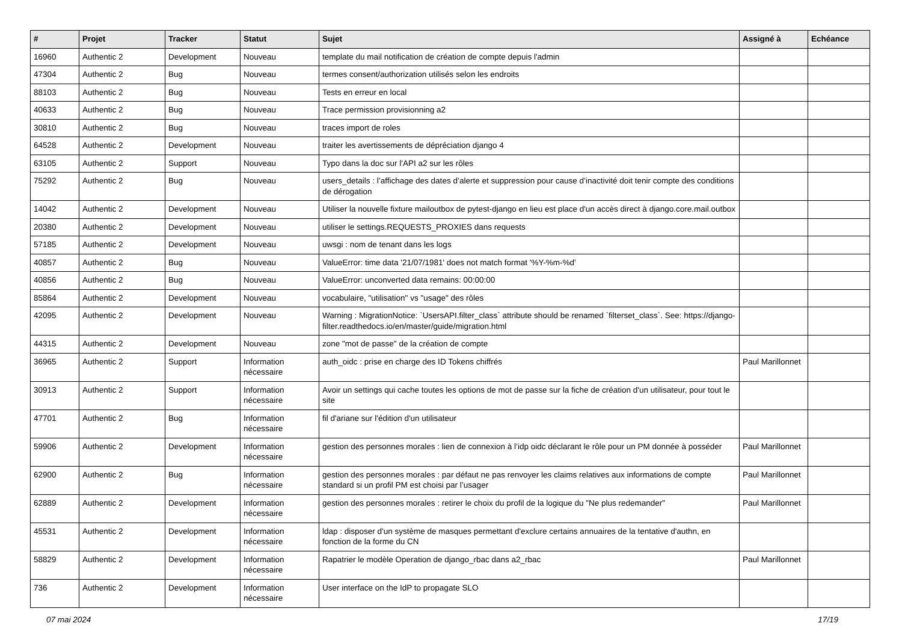| # | Projet | Tracker | Statut | Sujet | Assigné à | Echéance |
| --- | --- | --- | --- | --- | --- | --- |
| 16960 | Authentic 2 | Development | Nouveau | template du mail notification de création de compte depuis l'admin | | |
| 47304 | Authentic 2 | Bug | Nouveau | termes consent/authorization utilisés selon les endroits | | |
| 88103 | Authentic 2 | Bug | Nouveau | Tests en erreur en local | | |
| 40633 | Authentic 2 | Bug | Nouveau | Trace permission provisionning a2 | | |
| 30810 | Authentic 2 | Bug | Nouveau | traces import de roles | | |
| 64528 | Authentic 2 | Development | Nouveau | traiter les avertissements de dépréciation django 4 | | |
| 63105 | Authentic 2 | Support | Nouveau | Typo dans la doc sur l'API a2 sur les rôles | | |
| 75292 | Authentic 2 | Bug | Nouveau | users_details : l’affichage des dates d’alerte et suppression pour cause d’inactivité doit tenir compte des conditions de dérogation | | |
| 14042 | Authentic 2 | Development | Nouveau | Utiliser la nouvelle fixture mailoutbox de pytest-django en lieu est place d'un accès direct à django.core.mail.outbox | | |
| 20380 | Authentic 2 | Development | Nouveau | utiliser le settings.REQUESTS_PROXIES dans requests | | |
| 57185 | Authentic 2 | Development | Nouveau | uwsgi : nom de tenant dans les logs | | |
| 40857 | Authentic 2 | Bug | Nouveau | ValueError: time data '21/07/1981' does not match format '%Y-%m-%d' | | |
| 40856 | Authentic 2 | Bug | Nouveau | ValueError: unconverted data remains: 00:00:00 | | |
| 85864 | Authentic 2 | Development | Nouveau | vocabulaire, "utilisation" vs "usage" des rôles | | |
| 42095 | Authentic 2 | Development | Nouveau | Warning : MigrationNotice: `UsersAPI.filter_class` attribute should be renamed `filterset_class`. See: https://django-filter.readthedocs.io/en/master/guide/migration.html | | |
| 44315 | Authentic 2 | Development | Nouveau | zone "mot de passe" de la création de compte | | |
| 36965 | Authentic 2 | Support | Information nécessaire | auth_oidc : prise en charge des ID Tokens chiffrés | Paul Marillonnet | |
| 30913 | Authentic 2 | Support | Information nécessaire | Avoir un settings qui cache toutes les options de mot de passe sur la fiche de création d'un utilisateur, pour tout le site | | |
| 47701 | Authentic 2 | Bug | Information nécessaire | fil d'ariane sur l'édition d'un utilisateur | | |
| 59906 | Authentic 2 | Development | Information nécessaire | gestion des personnes morales : lien de connexion à l’idp oidc déclarant le rôle pour un PM donnée à posséder | Paul Marillonnet | |
| 62900 | Authentic 2 | Bug | Information nécessaire | gestion des personnes morales : par défaut ne pas renvoyer les claims relatives aux informations de compte standard si un profil PM est choisi par l’usager | Paul Marillonnet | |
| 62889 | Authentic 2 | Development | Information nécessaire | gestion des personnes morales : retirer le choix du profil de la logique du "Ne plus redemander" | Paul Marillonnet | |
| 45531 | Authentic 2 | Development | Information nécessaire | ldap : disposer d'un système de masques permettant d'exclure certains annuaires de la tentative d'authn, en fonction de la forme du CN | | |
| 58829 | Authentic 2 | Development | Information nécessaire | Rapatrier le modèle Operation de django_rbac dans a2_rbac | Paul Marillonnet | |
| 736 | Authentic 2 | Development | Information nécessaire | User interface on the IdP to propagate SLO | | |
07 mai 2024 17/19